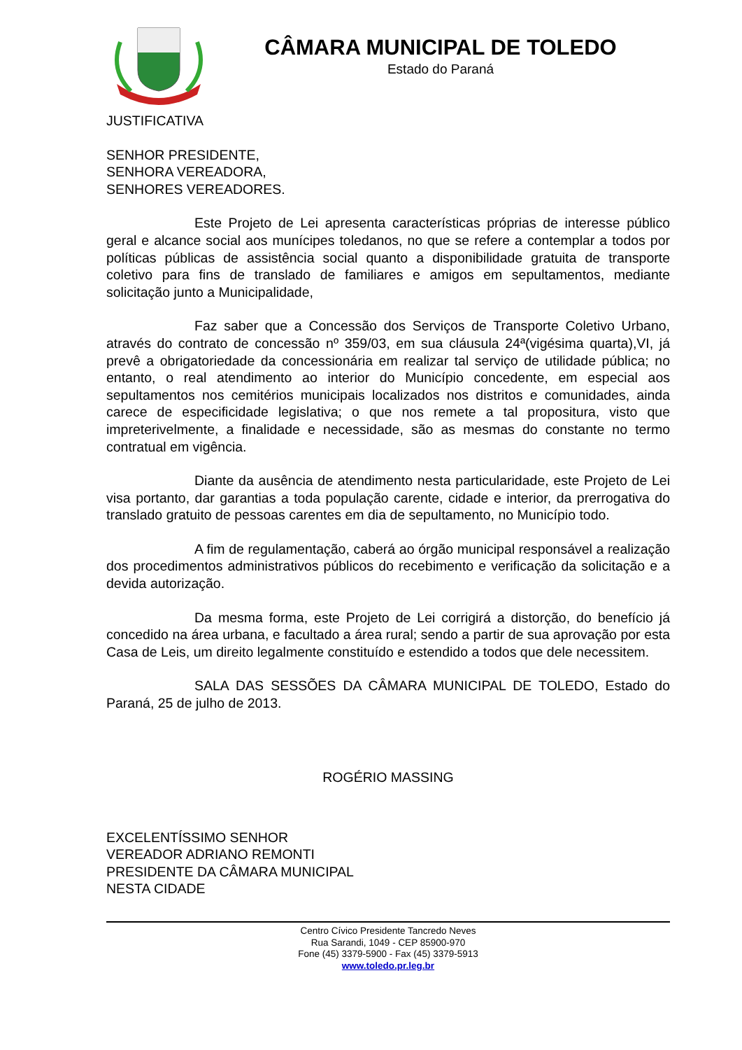CÂMARA MUNICIPAL DE TOLEDO
Estado do Paraná
JUSTIFICATIVA
SENHOR PRESIDENTE,
SENHORA VEREADORA,
SENHORES VEREADORES.
Este Projeto de Lei apresenta características próprias de interesse público geral e alcance social aos munícipes toledanos, no que se refere a contemplar a todos por políticas públicas de assistência social quanto a disponibilidade gratuita de transporte coletivo para fins de translado de familiares e amigos em sepultamentos, mediante solicitação junto a Municipalidade,
Faz saber que a Concessão dos Serviços de Transporte Coletivo Urbano, através do contrato de concessão nº 359/03, em sua cláusula 24ª(vigésima quarta),VI, já prevê a obrigatoriedade da concessionária em realizar tal serviço de utilidade pública; no entanto, o real atendimento ao interior do Município concedente, em especial aos sepultamentos nos cemitérios municipais localizados nos distritos e comunidades, ainda carece de especificidade legislativa; o que nos remete a tal propositura, visto que impreterivelmente, a finalidade e necessidade, são as mesmas do constante no termo contratual em vigência.
Diante da ausência de atendimento nesta particularidade, este Projeto de Lei visa portanto, dar garantias a toda população carente, cidade e interior, da prerrogativa do translado gratuito de pessoas carentes em dia de sepultamento, no Município todo.
A fim de regulamentação, caberá ao órgão municipal responsável a realização dos procedimentos administrativos públicos do recebimento e verificação da solicitação e a devida autorização.
Da mesma forma, este Projeto de Lei corrigirá a distorção, do benefício já concedido na área urbana, e facultado a área rural; sendo a partir de sua aprovação por esta Casa de Leis, um direito legalmente constituído e estendido a todos que dele necessitem.
SALA DAS SESSÕES DA CÂMARA MUNICIPAL DE TOLEDO, Estado do Paraná, 25 de julho de 2013.
ROGÉRIO MASSING
EXCELENTÍSSIMO SENHOR
VEREADOR ADRIANO REMONTI
PRESIDENTE DA CÂMARA MUNICIPAL
NESTA CIDADE
Centro Cívico Presidente Tancredo Neves
Rua Sarandi, 1049 - CEP 85900-970
Fone (45) 3379-5900 - Fax (45) 3379-5913
www.toledo.pr.leg.br